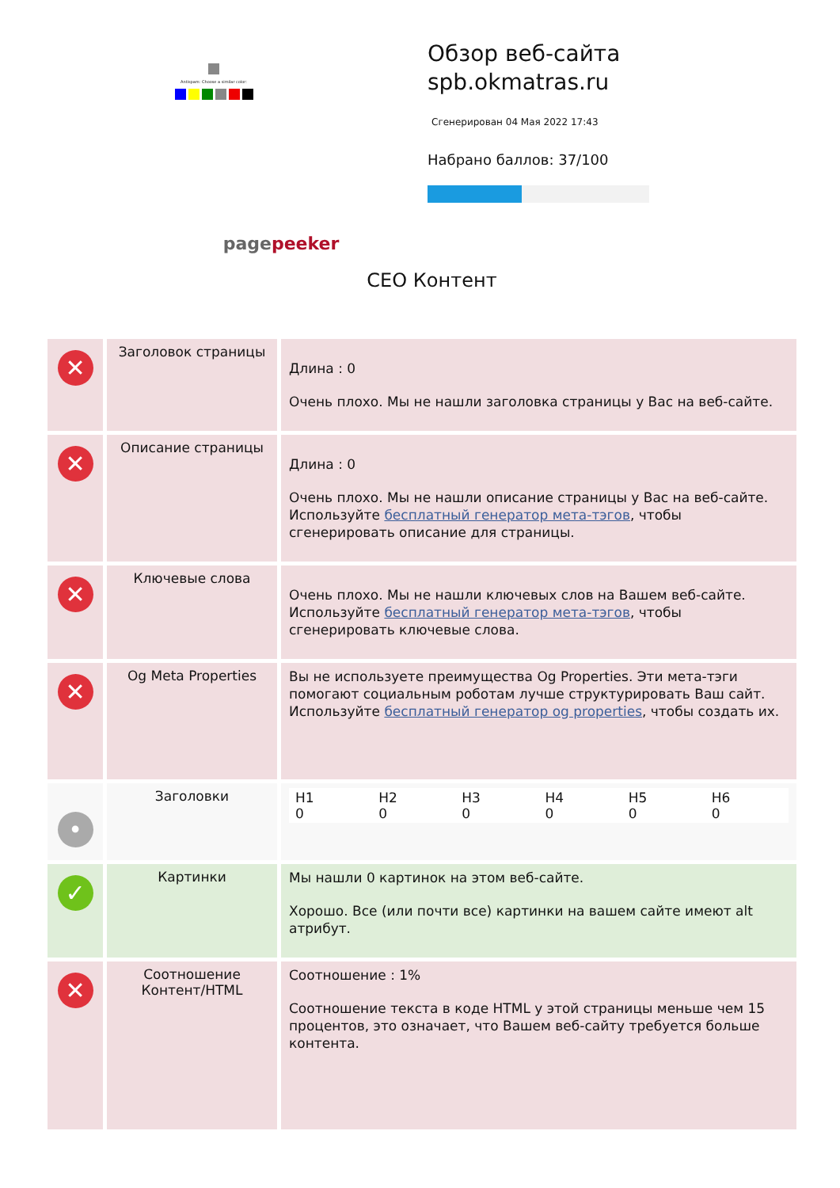Antispam: Choose a similar color:
pagepeeker
Обзор веб-сайта spb.okmatras.ru
Сгенерирован 04 Мая 2022 17:43
Набрано баллов: 37/100
СЕО Контент
| ✕ | Заголовок страницы | Длина : 0 Очень плохо. Мы не нашли заголовка страницы у Вас на веб-сайте. |
| ✕ | Описание страницы | Длина : 0 Очень плохо. Мы не нашли описание страницы у Вас на веб-сайте. Используйте бесплатный генератор мета-тэгов , чтобы сгенерировать описание для страницы. |
| ✕ | Ключевые слова | Очень плохо. Мы не нашли ключевых слов на Вашем веб-сайте. Используйте бесплатный генератор мета-тэгов , чтобы сгенерировать ключевые слова. |
| ✕ | Og Meta Properties | Вы не используете преимущества Og Properties. Эти мета-тэги помогают социальным роботам лучше структурировать Ваш сайт. Используйте бесплатный генератор og properties , чтобы создать их. |
| • | Заголовки | / H1 0 / H2 0 / H3 0 / H4 0 / H5 0 / H6 0 / |
| ✓ | Картинки | Мы нашли 0 картинок на этом веб-сайте. Хорошо. Все (или почти все) картинки на вашем сайте имеют alt атрибут. |
| ✕ | Соотношение Контент/HTML | Соотношение : 1% Соотношение текста в коде HTML у этой страницы меньше чем 15 процентов, это означает, что Вашем веб-сайту требуется больше контента. |